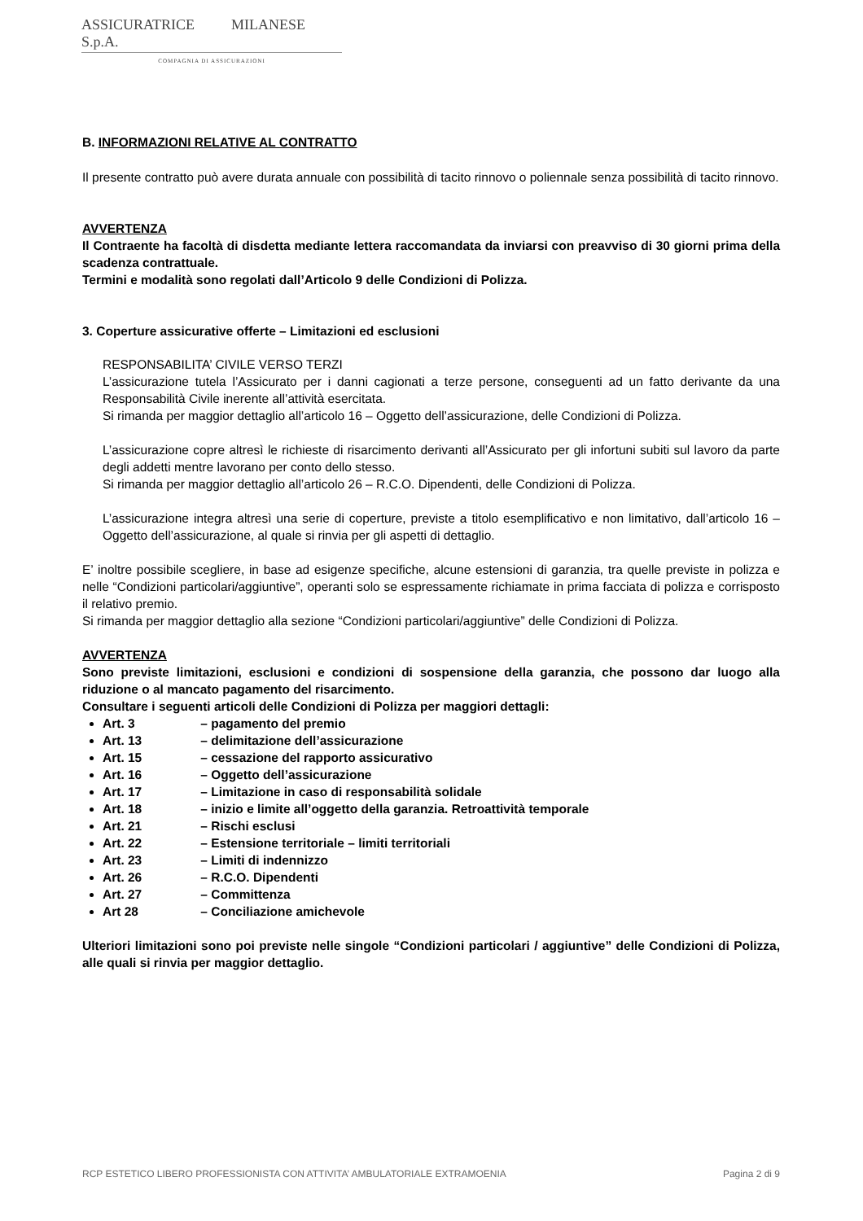ASSICURATRICE MILANESE S.p.A.
COMPAGNIA DI ASSICURAZIONI
B. INFORMAZIONI RELATIVE AL CONTRATTO
Il presente contratto può avere durata annuale con possibilità di tacito rinnovo o poliennale senza possibilità di tacito rinnovo.
AVVERTENZA
Il Contraente ha facoltà di disdetta mediante lettera raccomandata da inviarsi con preavviso di 30 giorni prima della scadenza contrattuale.
Termini e modalità sono regolati dall’Articolo 9 delle Condizioni di Polizza.
3. Coperture assicurative offerte – Limitazioni ed esclusioni
RESPONSABILITA’ CIVILE VERSO TERZI
L’assicurazione tutela l’Assicurato per i danni cagionati a terze persone, conseguenti ad un fatto derivante da una Responsabilità Civile inerente all’attività esercitata.
Si rimanda per maggior dettaglio all’articolo 16 – Oggetto dell’assicurazione, delle Condizioni di Polizza.
L’assicurazione copre altresì le richieste di risarcimento derivanti all’Assicurato per gli infortuni subiti sul lavoro da parte degli addetti mentre lavorano per conto dello stesso.
Si rimanda per maggior dettaglio all’articolo 26 – R.C.O. Dipendenti, delle Condizioni di Polizza.
L’assicurazione integra altresì una serie di coperture, previste a titolo esemplificativo e non limitativo, dall’articolo 16 – Oggetto dell’assicurazione, al quale si rinvia per gli aspetti di dettaglio.
E’ inoltre possibile scegliere, in base ad esigenze specifiche, alcune estensioni di garanzia, tra quelle previste in polizza e nelle “Condizioni particolari/aggiuntive”, operanti solo se espressamente richiamate in prima facciata di polizza e corrisposto il relativo premio.
Si rimanda per maggior dettaglio alla sezione “Condizioni particolari/aggiuntive” delle Condizioni di Polizza.
AVVERTENZA
Sono previste limitazioni, esclusioni e condizioni di sospensione della garanzia, che possono dar luogo alla riduzione o al mancato pagamento del risarcimento.
Consultare i seguenti articoli delle Condizioni di Polizza per maggiori dettagli:
Art. 3 – pagamento del premio
Art. 13 – delimitazione dell’assicurazione
Art. 15 – cessazione del rapporto assicurativo
Art. 16 – Oggetto dell’assicurazione
Art. 17 – Limitazione in caso di responsabilità solidale
Art. 18 – inizio e limite all’oggetto della garanzia. Retroattività temporale
Art. 21 – Rischi esclusi
Art. 22 – Estensione territoriale – limiti territoriali
Art. 23 – Limiti di indennizzo
Art. 26 – R.C.O. Dipendenti
Art. 27 – Committenza
Art 28 – Conciliazione amichevole
Ulteriori limitazioni sono poi previste nelle singole “Condizioni particolari / aggiuntive” delle Condizioni di Polizza, alle quali si rinvia per maggior dettaglio.
RCP ESTETICO LIBERO PROFESSIONISTA CON ATTIVITA’ AMBULATORIALE EXTRAMOENIA Pagina 2 di 9